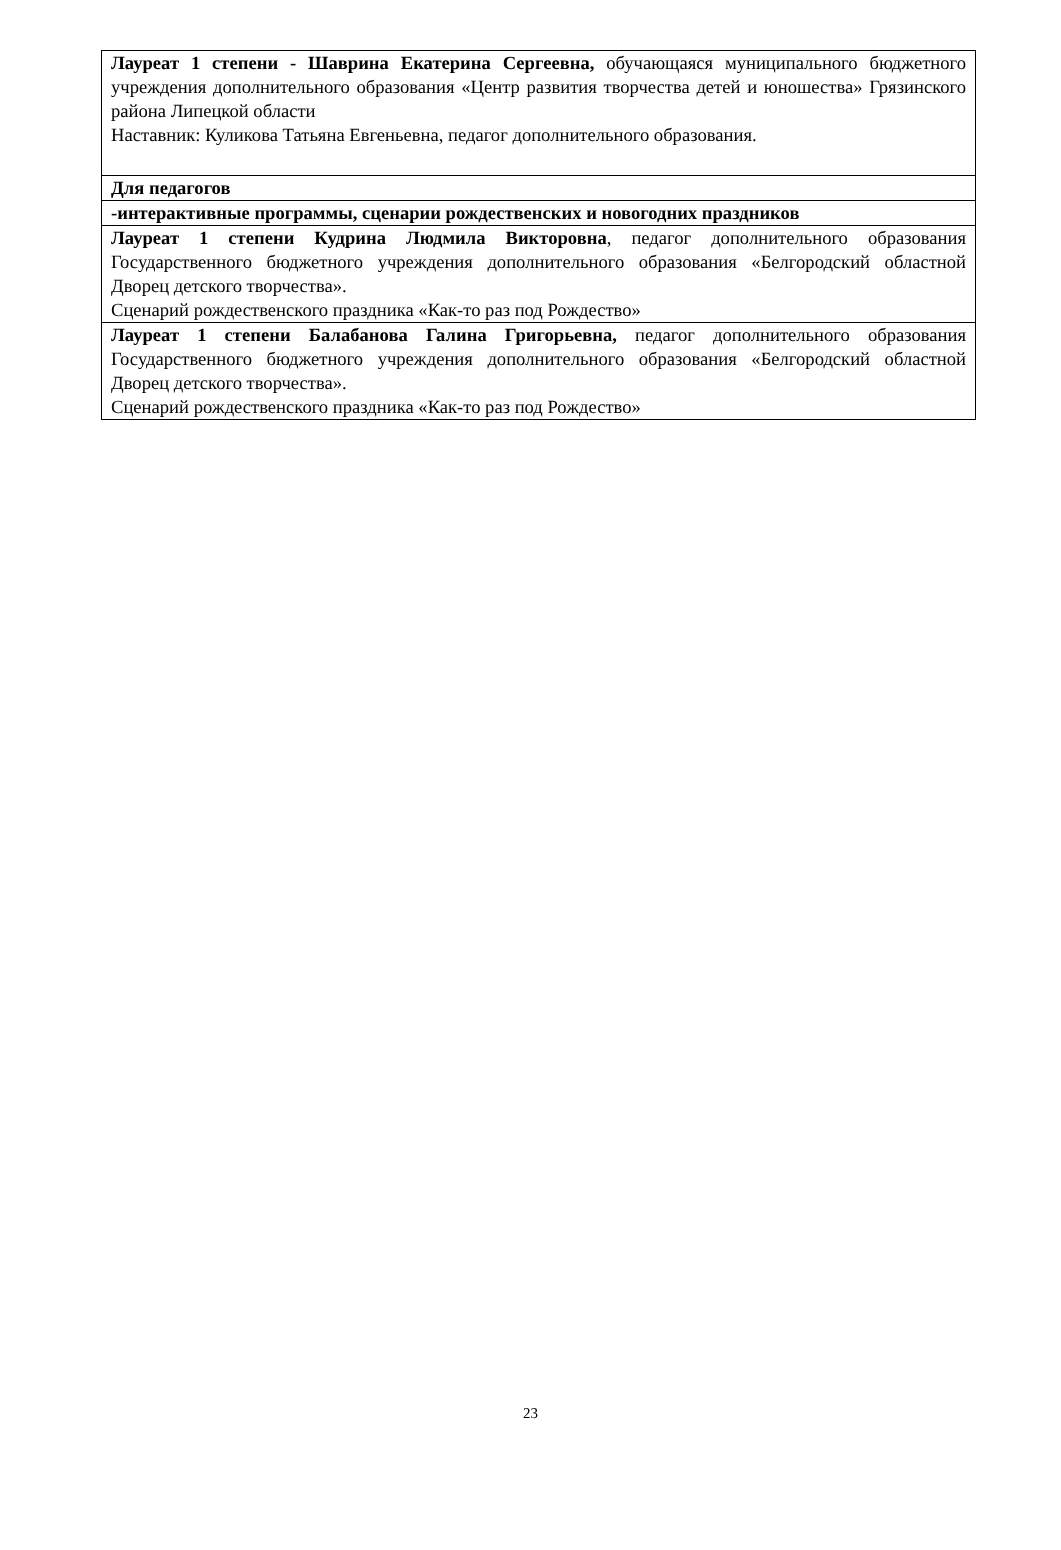| Лауреат 1 степени - Шаврина Екатерина Сергеевна, обучающаяся муниципального бюджетного учреждения дополнительного образования «Центр развития творчества детей и юношества» Грязинского района Липецкой области Наставник: Куликова Татьяна Евгеньевна, педагог дополнительного образования. |
| Для педагогов |
| -интерактивные программы, сценарии рождественских и новогодних праздников |
| Лауреат 1 степени Кудрина Людмила Викторовна , педагог дополнительного образования Государственного бюджетного учреждения дополнительного образования «Белгородский областной Дворец детского творчества». Сценарий рождественского праздника «Как-то раз под Рождество» |
| Лауреат 1 степени Балабанова Галина Григорьевна, педагог дополнительного образования Государственного бюджетного учреждения дополнительного образования «Белгородский областной Дворец детского творчества». Сценарий рождественского праздника «Как-то раз под Рождество» |
23